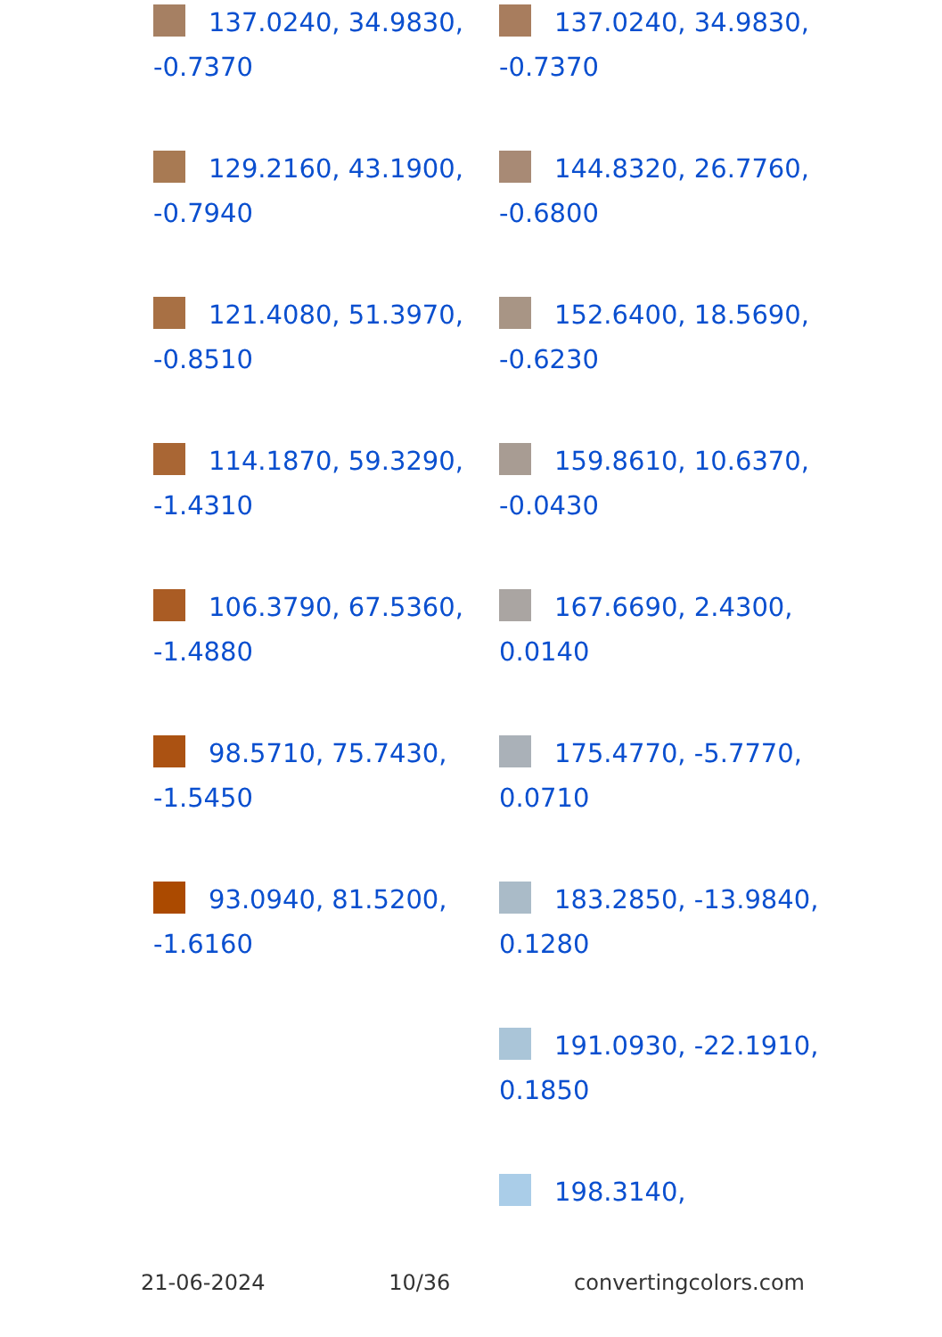137.0240, 34.9830, -0.7370
129.2160, 43.1900, -0.7940
121.4080, 51.3970, -0.8510
114.1870, 59.3290, -1.4310
106.3790, 67.5360, -1.4880
98.5710, 75.7430, -1.5450
93.0940, 81.5200, -1.6160
137.0240, 34.9830, -0.7370
144.8320, 26.7760, -0.6800
152.6400, 18.5690, -0.6230
159.8610, 10.6370, -0.0430
167.6690, 2.4300, 0.0140
175.4770, -5.7770, 0.0710
183.2850, -13.9840, 0.1280
191.0930, -22.1910, 0.1850
198.3140,
21-06-2024 10/36 convertingcolors.com